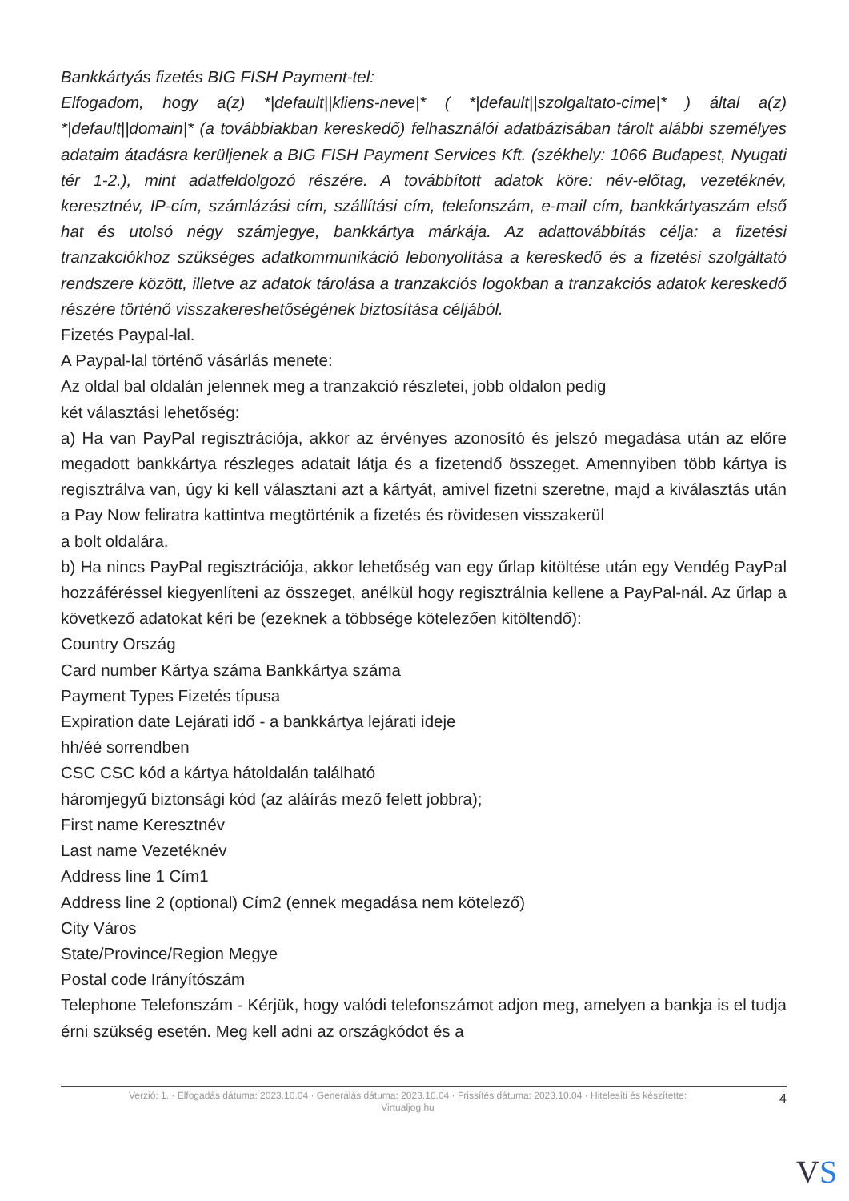Bankkártyás fizetés BIG FISH Payment-tel:
Elfogadom, hogy a(z) *|default||kliens-neve|* ( *|default||szolgaltato-cime|* ) által a(z) *|default||domain|* (a továbbiakban kereskedő) felhasználói adatbázisában tárolt alábbi személyes adataim átadásra kerüljenek a BIG FISH Payment Services Kft. (székhely: 1066 Budapest, Nyugati tér 1-2.), mint adatfeldolgozó részére. A továbbított adatok köre: név-előtag, vezetéknév, keresztnév, IP-cím, számlázási cím, szállítási cím, telefonszám, e-mail cím, bankkártyaszám első hat és utolsó négy számjegye, bankkártya márkája. Az adattovábbítás célja: a fizetési tranzakciókhoz szükséges adatkommunikáció lebonyolítása a kereskedő és a fizetési szolgáltató rendszere között, illetve az adatok tárolása a tranzakciós logokban a tranzakciós adatok kereskedő részére történő visszakereshetőségének biztosítása céljából.
Fizetés Paypal-lal.
A Paypal-lal történő vásárlás menete:
Az oldal bal oldalán jelennek meg a tranzakció részletei, jobb oldalon pedig
két választási lehetőség:
a) Ha van PayPal regisztrációja, akkor az érvényes azonosító és jelszó megadása után az előre megadott bankkártya részleges adatait látja és a fizetendő összeget. Amennyiben több kártya is regisztrálva van, úgy ki kell választani azt a kártyát, amivel fizetni szeretne, majd a kiválasztás után a Pay Now feliratra kattintva megtörténik a fizetés és rövidesen visszakerül
a bolt oldalára.
b) Ha nincs PayPal regisztrációja, akkor lehetőség van egy űrlap kitöltése után egy Vendég PayPal hozzáféréssel kiegyenlíteni az összeget, anélkül hogy regisztrálnia kellene a PayPal-nál. Az űrlap a következő adatokat kéri be (ezeknek a többsége kötelezően kitöltendő):
Country Ország
Card number Kártya száma Bankkártya száma
Payment Types Fizetés típusa
Expiration date Lejárati idő - a bankkártya lejárati ideje
hh/éé sorrendben
CSC CSC kód a kártya hátoldalán található
háromjegyű biztonsági kód (az aláírás mező felett jobbra);
First name Keresztnév
Last name Vezetéknév
Address line 1 Cím1
Address line 2 (optional) Cím2 (ennek megadása nem kötelező)
City Város
State/Province/Region Megye
Postal code Irányítószám
Telephone Telefonszám - Kérjük, hogy valódi telefonszámot adjon meg, amelyen a bankja is el tudja érni szükség esetén. Meg kell adni az országkódot és a
Verzió: 1. · Elfogadás dátuma: 2023.10.04 · Generálás dátuma: 2023.10.04 · Frissítés dátuma: 2023.10.04 · Hitelesíti és készítette:
Virtualjog.hu
4
VS